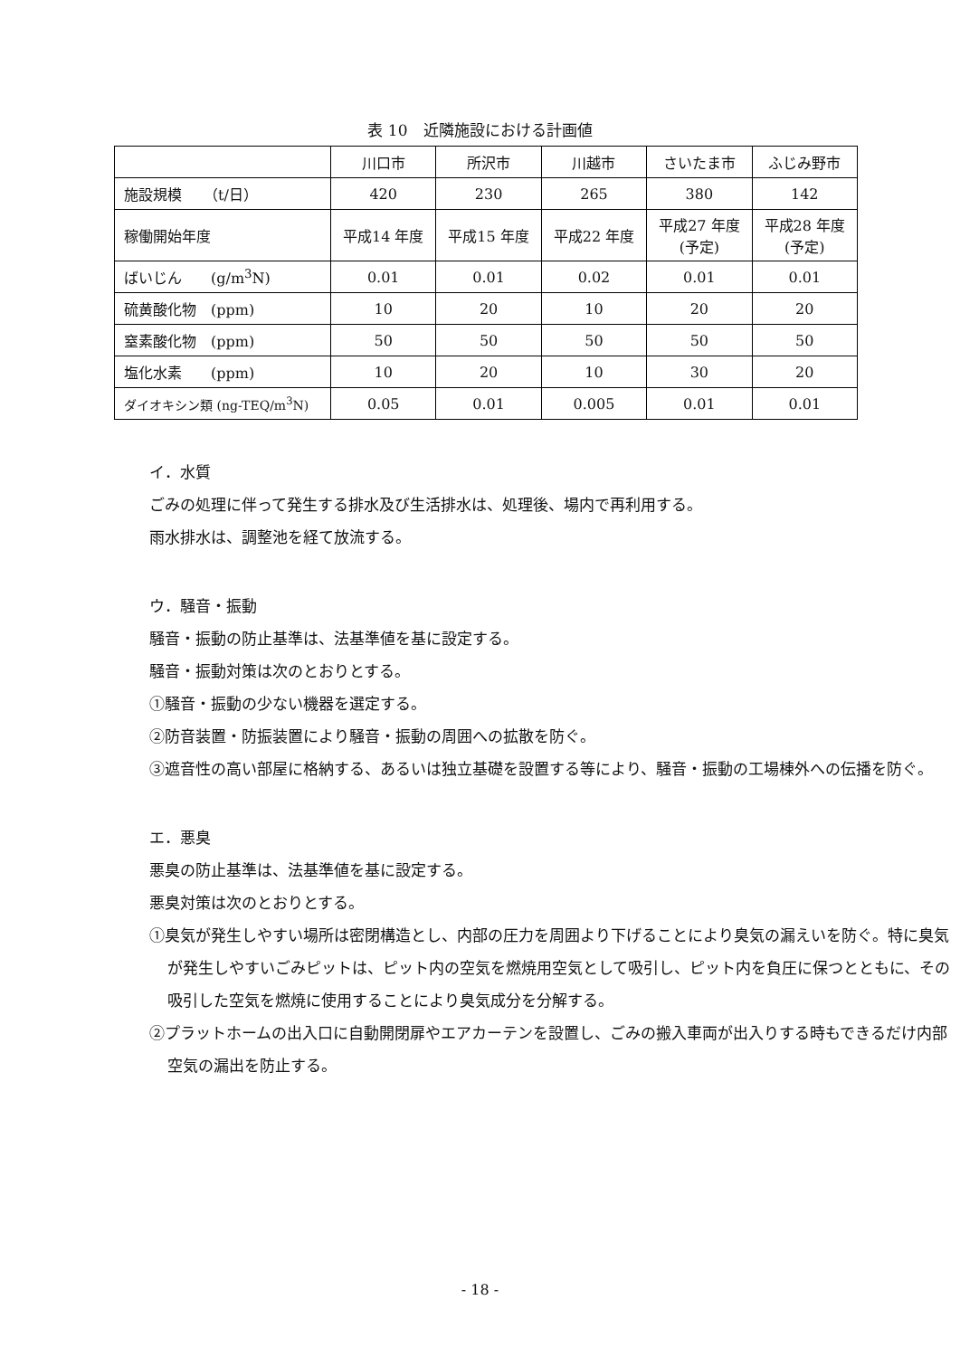表 10　近隣施設における計画値
| | 川口市 | 所沢市 | 川越市 | さいたま市 | ふじみ野市 |
| --- | --- | --- | --- | --- | --- |
| 施設規模 （t/日） | 420 | 230 | 265 | 380 | 142 |
| 稼働開始年度 | 平成14 年度 | 平成15 年度 | 平成22 年度 | 平成27 年度 (予定) | 平成28 年度 (予定) |
| ばいじん (g/m<sup>3</sup>N) | 0.01 | 0.01 | 0.02 | 0.01 | 0.01 |
| 硫黄酸化物 (ppm) | 10 | 20 | 10 | 20 | 20 |
| 窒素酸化物 (ppm) | 50 | 50 | 50 | 50 | 50 |
| 塩化水素 (ppm) | 10 | 20 | 10 | 30 | 20 |
| ダイオキシン類 (ng-TEQ/m<sup>3</sup>N) | 0.05 | 0.01 | 0.005 | 0.01 | 0.01 |
イ．水質
ごみの処理に伴って発生する排水及び生活排水は、処理後、場内で再利用する。
雨水排水は、調整池を経て放流する。
ウ．騒音・振動
騒音・振動の防止基準は、法基準値を基に設定する。
騒音・振動対策は次のとおりとする。
①騒音・振動の少ない機器を選定する。
②防音装置・防振装置により騒音・振動の周囲への拡散を防ぐ。
③遮音性の高い部屋に格納する、あるいは独立基礎を設置する等により、騒音・振動の工場棟外への伝播を防ぐ。
エ．悪臭
悪臭の防止基準は、法基準値を基に設定する。
悪臭対策は次のとおりとする。
①臭気が発生しやすい場所は密閉構造とし、内部の圧力を周囲より下げることにより臭気の漏えいを防ぐ。特に臭気が発生しやすいごみピットは、ピット内の空気を燃焼用空気として吸引し、ピット内を負圧に保つとともに、その吸引した空気を燃焼に使用することにより臭気成分を分解する。
②プラットホームの出入口に自動開閉扉やエアカーテンを設置し、ごみの搬入車両が出入りする時もできるだけ内部空気の漏出を防止する。
- 18 -